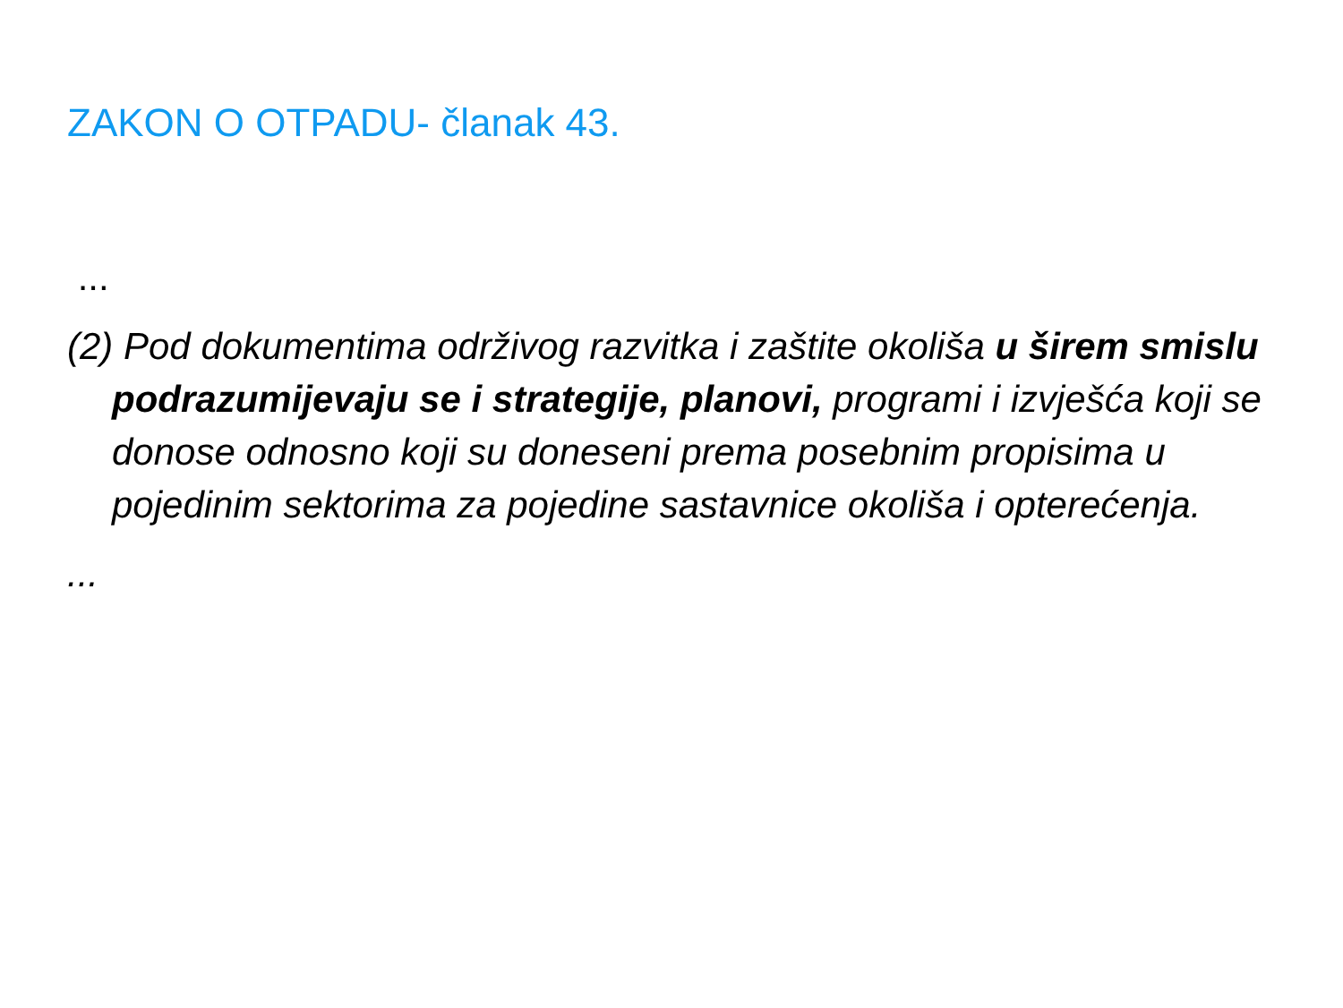ZAKON O OTPADU- članak 43.
...
(2) Pod dokumentima održivog razvitka i zaštite okoliša u širem smislu podrazumijevaju se i strategije, planovi, programi i izvješća koji se donose odnosno koji su doneseni prema posebnim propisima u pojedinim sektorima za pojedine sastavnice okoliša i opterećenja.
...